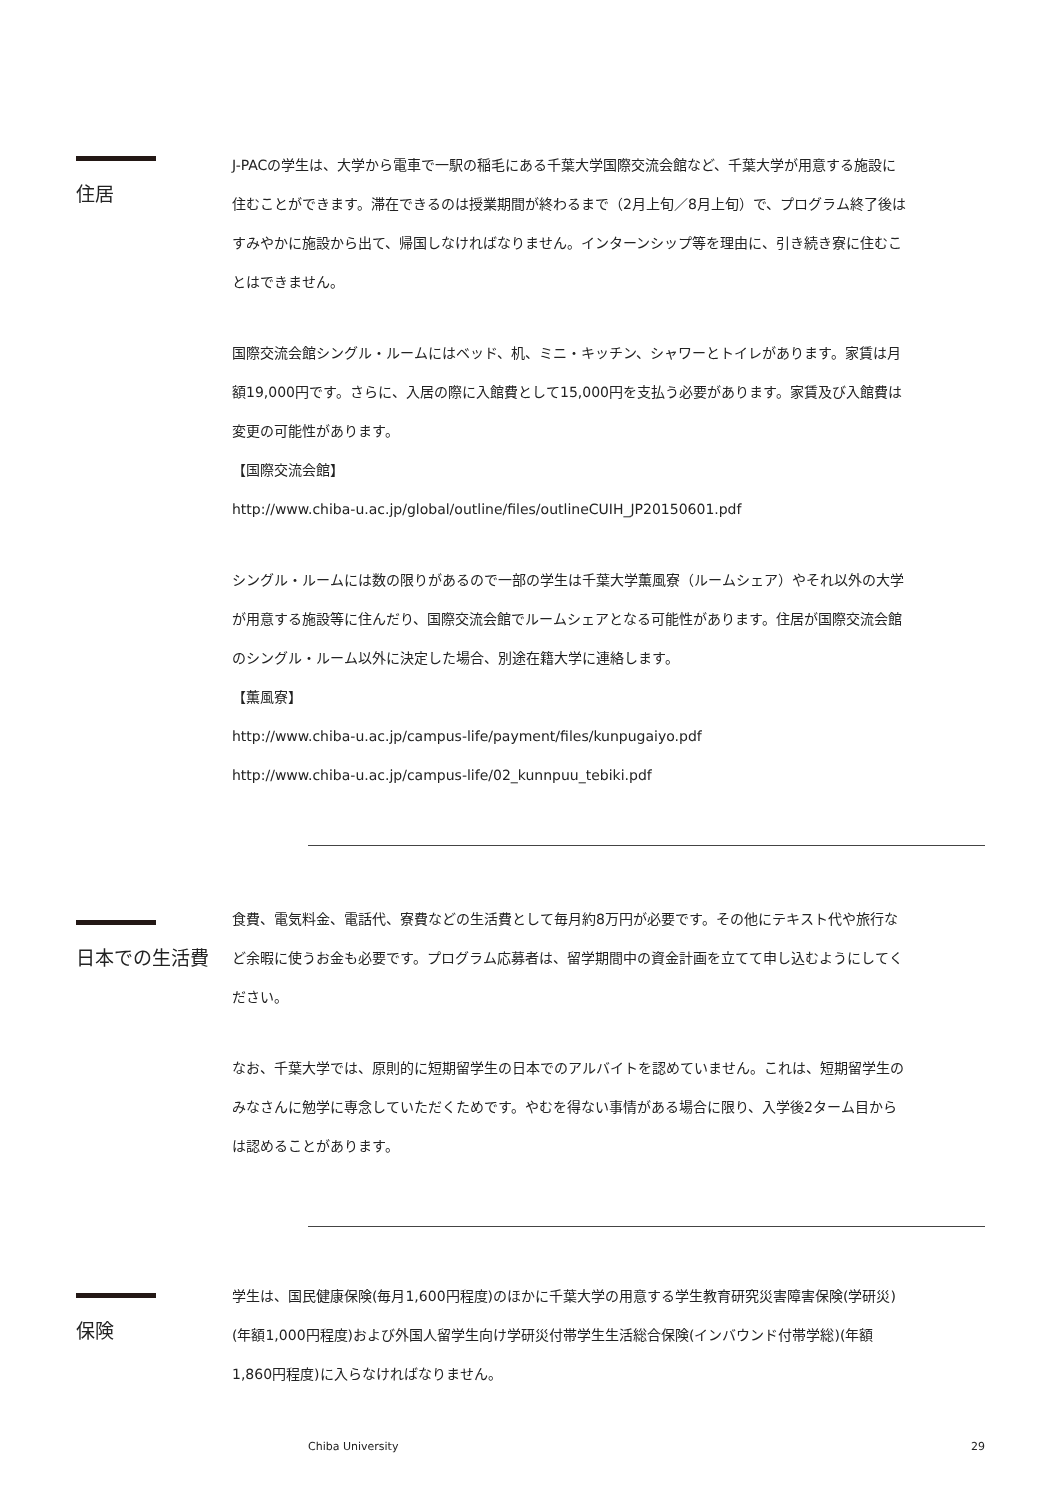住居
J-PACの学生は、大学から電車で一駅の稲毛にある千葉大学国際交流会館など、千葉大学が用意する施設に住むことができます。滞在できるのは授業期間が終わるまで（2月上旬／8月上旬）で、プログラム終了後はすみやかに施設から出て、帰国しなければなりません。インターンシップ等を理由に、引き続き寮に住むことはできません。
国際交流会館シングル・ルームにはベッド、机、ミニ・キッチン、シャワーとトイレがあります。家賃は月額19,000円です。さらに、入居の際に入館費として15,000円を支払う必要があります。家賃及び入館費は変更の可能性があります。
【国際交流会館】
http://www.chiba-u.ac.jp/global/outline/files/outlineCUIH_JP20150601.pdf
シングル・ルームには数の限りがあるので一部の学生は千葉大学薫風寮（ルームシェア）やそれ以外の大学が用意する施設等に住んだり、国際交流会館でルームシェアとなる可能性があります。住居が国際交流会館のシングル・ルーム以外に決定した場合、別途在籍大学に連絡します。
【薫風寮】
http://www.chiba-u.ac.jp/campus-life/payment/files/kunpugaiyo.pdf
http://www.chiba-u.ac.jp/campus-life/02_kunnpuu_tebiki.pdf
日本での生活費
食費、電気料金、電話代、寮費などの生活費として毎月約8万円が必要です。その他にテキスト代や旅行など余暇に使うお金も必要です。プログラム応募者は、留学期間中の資金計画を立てて申し込むようにしてください。
なお、千葉大学では、原則的に短期留学生の日本でのアルバイトを認めていません。これは、短期留学生のみなさんに勉学に専念していただくためです。やむを得ない事情がある場合に限り、入学後2ターム目からは認めることがあります。
保険
学生は、国民健康保険(毎月1,600円程度)のほかに千葉大学の用意する学生教育研究災害障害保険(学研災)(年額1,000円程度)および外国人留学生向け学研災付帯学生生活総合保険(インバウンド付帯学総)(年額1,860円程度)に入らなければなりません。
Chiba University 29